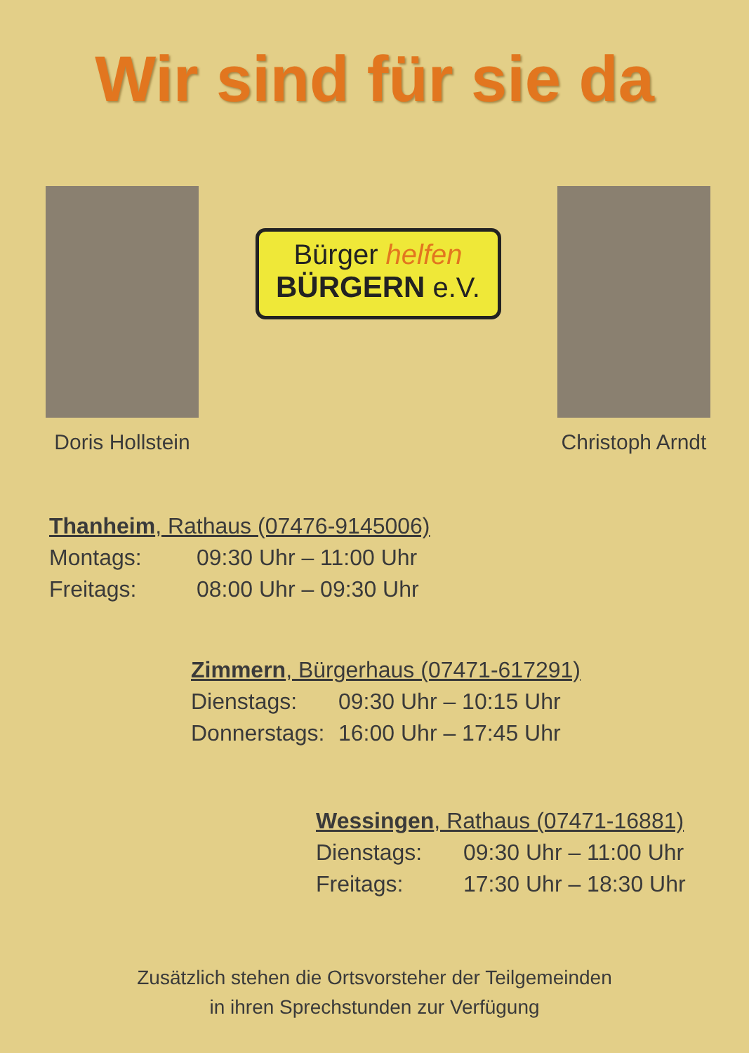Wir sind für sie da
Doris Hollstein
Bürger helfen
BÜRGERN e.V.
Christoph Arndt
| Thanheim , Rathaus (07476-9145006) | |
| --- | --- |
| Montags: | 09:30 Uhr – 11:00 Uhr |
| Freitags: | 08:00 Uhr – 09:30 Uhr |
| Zimmern , Bürgerhaus (07471-617291) | |
| --- | --- |
| Dienstags: | 09:30 Uhr – 10:15 Uhr |
| Donnerstags: | 16:00 Uhr – 17:45 Uhr |
| Wessingen , Rathaus (07471-16881) | |
| --- | --- |
| Dienstags: | 09:30 Uhr – 11:00 Uhr |
| Freitags: | 17:30 Uhr – 18:30 Uhr |
Zusätzlich stehen die Ortsvorsteher der Teilgemeinden
in ihren Sprechstunden zur Verfügung